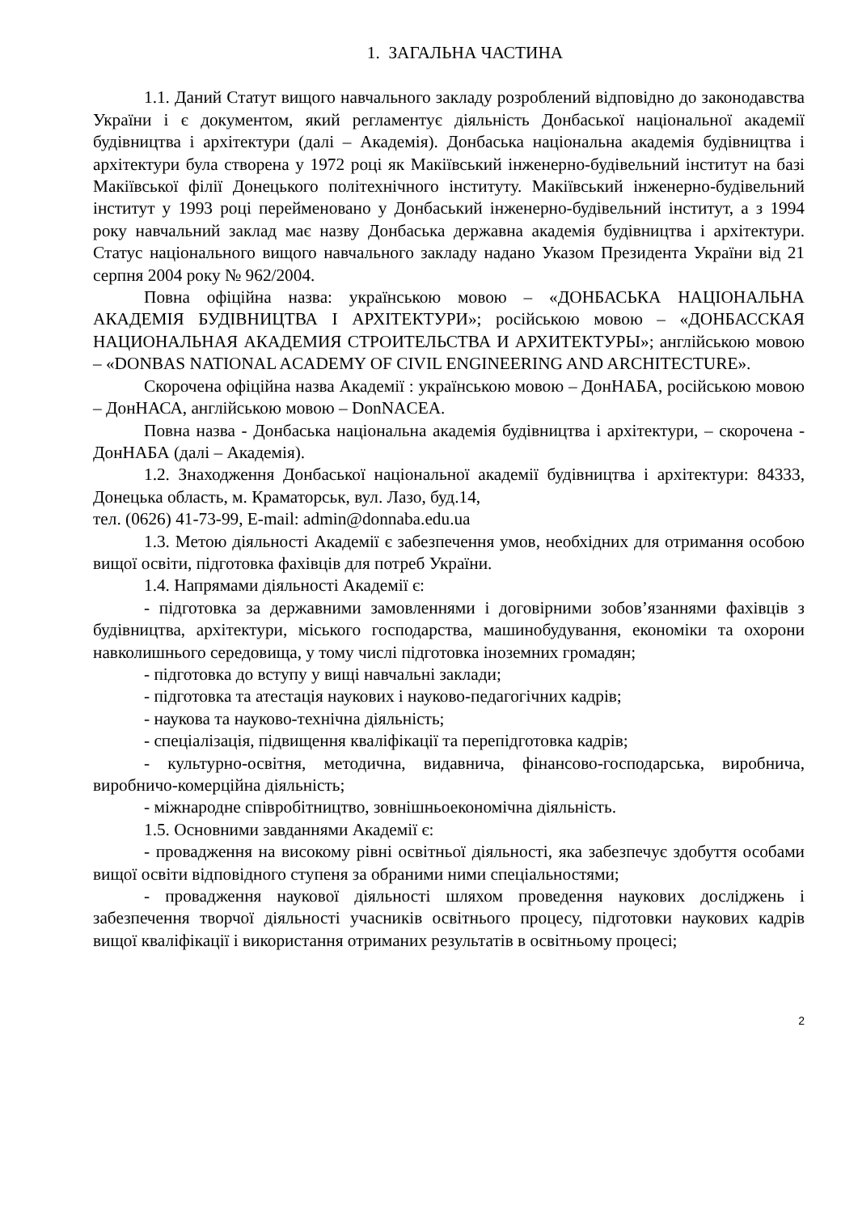1. ЗАГАЛЬНА ЧАСТИНА
1.1. Даний Статут вищого навчального закладу розроблений відповідно до законодавства України і є документом, який регламентує діяльність Донбаської національної академії будівництва і архітектури (далі – Академія). Донбаська національна академія будівництва і архітектури була створена у 1972 році як Макіївський інженерно-будівельний інститут на базі Макіївської філії Донецького політехнічного інституту. Макіївський інженерно-будівельний інститут у 1993 році перейменовано у Донбаський інженерно-будівельний інститут, а з 1994 року навчальний заклад має назву Донбаська державна академія будівництва і архітектури. Статус національного вищого навчального закладу надано Указом Президента України від 21 серпня 2004 року № 962/2004.
Повна офіційна назва: українською мовою – «ДОНБАСЬКА НАЦІОНАЛЬНА АКАДЕМІЯ БУДІВНИЦТВА І АРХІТЕКТУРИ»; російською мовою – «ДОНБАССКАЯ НАЦИОНАЛЬНАЯ АКАДЕМИЯ СТРОИТЕЛЬСТВА И АРХИТЕКТУРЫ»; англійською мовою – «DONBAS NATIONAL ACADEMY OF CIVIL ENGINEERING AND ARCHITECTURE».
Скорочена офіційна назва Академії : українською мовою – ДонНАБА, російською мовою – ДонНАСА, англійською мовою – DonNACEA.
Повна назва - Донбаська національна академія будівництва і архітектури, – скорочена - ДонНАБА (далі – Академія).
1.2. Знаходження Донбаської національної академії будівництва і архітектури: 84333, Донецька область, м. Краматорськ, вул. Лазо, буд.14,
тел. (0626) 41-73-99, E-mail: admin@donnaba.edu.ua
1.3. Метою діяльності Академії є забезпечення умов, необхідних для отримання особою вищої освіти, підготовка фахівців для потреб України.
1.4. Напрямами діяльності Академії є:
- підготовка за державними замовленнями і договірними зобов’язаннями фахівців з будівництва, архітектури, міського господарства, машинобудування, економіки та охорони навколишнього середовища, у тому числі підготовка іноземних громадян;
- підготовка до вступу у вищі навчальні заклади;
- підготовка та атестація наукових і науково-педагогічних кадрів;
- наукова та науково-технічна діяльність;
- спеціалізація, підвищення кваліфікації та перепідготовка кадрів;
- культурно-освітня, методична, видавнича, фінансово-господарська, виробнича, виробничо-комерційна діяльність;
- міжнародне співробітництво, зовнішньоекономічна діяльність.
1.5. Основними завданнями Академії є:
- провадження на високому рівні освітньої діяльності, яка забезпечує здобуття особами вищої освіти відповідного ступеня за обраними ними спеціальностями;
- провадження наукової діяльності шляхом проведення наукових досліджень і забезпечення творчої діяльності учасників освітнього процесу, підготовки наукових кадрів вищої кваліфікації і використання отриманих результатів в освітньому процесі;
2